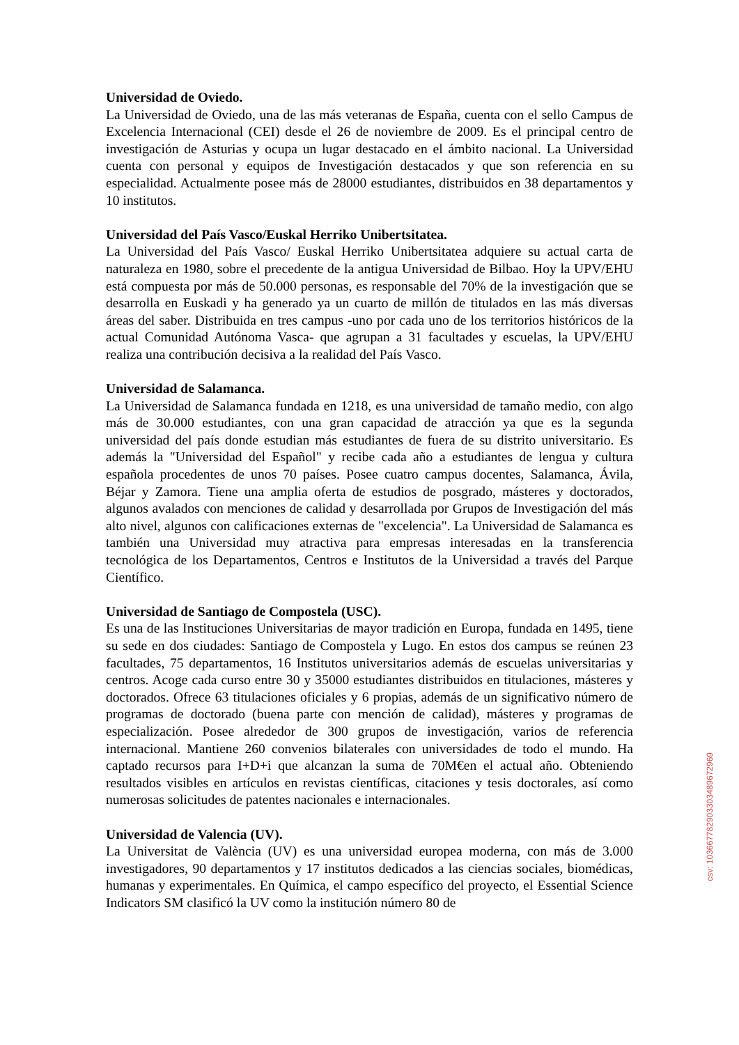Universidad de Oviedo.
La Universidad de Oviedo, una de las más veteranas de España, cuenta con el sello Campus de Excelencia Internacional (CEI) desde el 26 de noviembre de 2009. Es el principal centro de investigación de Asturias y ocupa un lugar destacado en el ámbito nacional. La Universidad cuenta con personal y equipos de Investigación destacados y que son referencia en su especialidad. Actualmente posee más de 28000 estudiantes, distribuidos en 38 departamentos y 10 institutos.
Universidad del País Vasco/Euskal Herriko Unibertsitatea.
La Universidad del País Vasco/ Euskal Herriko Unibertsitatea adquiere su actual carta de naturaleza en 1980, sobre el precedente de la antigua Universidad de Bilbao. Hoy la UPV/EHU está compuesta por más de 50.000 personas, es responsable del 70% de la investigación que se desarrolla en Euskadi y ha generado ya un cuarto de millón de titulados en las más diversas áreas del saber. Distribuida en tres campus -uno por cada uno de los territorios históricos de la actual Comunidad Autónoma Vasca- que agrupan a 31 facultades y escuelas, la UPV/EHU realiza una contribución decisiva a la realidad del País Vasco.
Universidad de Salamanca.
La Universidad de Salamanca fundada en 1218, es una universidad de tamaño medio, con algo más de 30.000 estudiantes, con una gran capacidad de atracción ya que es la segunda universidad del país donde estudian más estudiantes de fuera de su distrito universitario. Es además la "Universidad del Español" y recibe cada año a estudiantes de lengua y cultura española procedentes de unos 70 países. Posee cuatro campus docentes, Salamanca, Ávila, Béjar y Zamora. Tiene una amplia oferta de estudios de posgrado, másteres y doctorados, algunos avalados con menciones de calidad y desarrollada por Grupos de Investigación del más alto nivel, algunos con calificaciones externas de "excelencia". La Universidad de Salamanca es también una Universidad muy atractiva para empresas interesadas en la transferencia tecnológica de los Departamentos, Centros e Institutos de la Universidad a través del Parque Científico.
Universidad de Santiago de Compostela (USC).
Es una de las Instituciones Universitarias de mayor tradición en Europa, fundada en 1495, tiene su sede en dos ciudades: Santiago de Compostela y Lugo. En estos dos campus se reúnen 23 facultades, 75 departamentos, 16 Institutos universitarios además de escuelas universitarias y centros. Acoge cada curso entre 30 y 35000 estudiantes distribuidos en titulaciones, másteres y doctorados. Ofrece 63 titulaciones oficiales y 6 propias, además de un significativo número de programas de doctorado (buena parte con mención de calidad), másteres y programas de especialización. Posee alrededor de 300 grupos de investigación, varios de referencia internacional. Mantiene 260 convenios bilaterales con universidades de todo el mundo. Ha captado recursos para I+D+i que alcanzan la suma de 70M€en el actual año. Obteniendo resultados visibles en artículos en revistas científicas, citaciones y tesis doctorales, así como numerosas solicitudes de patentes nacionales e internacionales.
Universidad de Valencia (UV).
La Universitat de València (UV) es una universidad europea moderna, con más de 3.000 investigadores, 90 departamentos y 17 institutos dedicados a las ciencias sociales, biomédicas, humanas y experimentales. En Química, el campo específico del proyecto, el Essential Science Indicators SM clasificó la UV como la institución número 80 de
csv: 103667782903303489672969